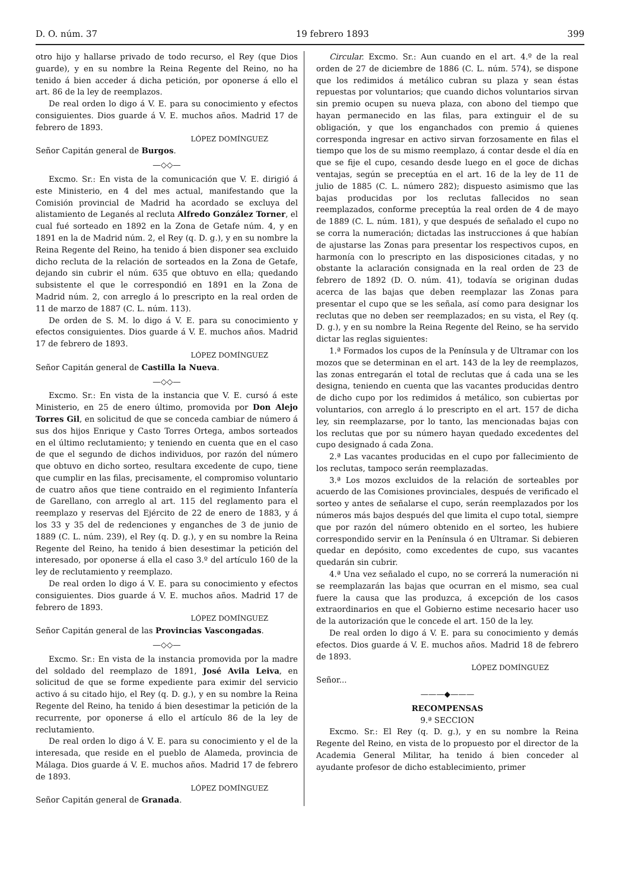D. O. núm. 37 19 febrero 1893 399
otro hijo y hallarse privado de todo recurso, el Rey (que Dios guarde), y en su nombre la Reina Regente del Reino, no ha tenido á bien acceder á dicha petición, por oponerse á ello el art. 86 de la ley de reemplazos.
De real orden lo digo á V. E. para su conocimiento y efectos consiguientes. Dios guarde á V. E. muchos años. Madrid 17 de febrero de 1893.
LÓPEZ DOMÍNGUEZ
Señor Capitán general de Burgos.
—◇◇—
Excmo. Sr.: En vista de la comunicación que V. E. dirigió á este Ministerio, en 4 del mes actual, manifestando que la Comisión provincial de Madrid ha acordado se excluya del alistamiento de Leganés al recluta Alfredo González Torner, el cual fué sorteado en 1892 en la Zona de Getafe núm. 4, y en 1891 en la de Madrid núm. 2, el Rey (q. D. g.), y en su nombre la Reina Regente del Reino, ha tenido á bien disponer sea excluido dicho recluta de la relación de sorteados en la Zona de Getafe, dejando sin cubrir el núm. 635 que obtuvo en ella; quedando subsistente el que le correspondió en 1891 en la Zona de Madrid núm. 2, con arreglo á lo prescripto en la real orden de 11 de marzo de 1887 (C. L. núm. 113).
De orden de S. M. lo digo á V. E. para su conocimiento y efectos consiguientes. Dios guarde á V. E. muchos años. Madrid 17 de febrero de 1893.
LÓPEZ DOMÍNGUEZ
Señor Capitán general de Castilla la Nueva.
—◇◇—
Excmo. Sr.: En vista de la instancia que V. E. cursó á este Ministerio, en 25 de enero último, promovida por Don Alejo Torres Gil, en solicitud de que se conceda cambiar de número á sus dos hijos Enrique y Casto Torres Ortega, ambos sorteados en el último reclutamiento; y teniendo en cuenta que en el caso de que el segundo de dichos individuos, por razón del número que obtuvo en dicho sorteo, resultara excedente de cupo, tiene que cumplir en las filas, precisamente, el compromiso voluntario de cuatro años que tiene contraido en el regimiento Infantería de Garellano, con arreglo al art. 115 del reglamento para el reemplazo y reservas del Ejército de 22 de enero de 1883, y á los 33 y 35 del de redenciones y enganches de 3 de junio de 1889 (C. L. núm. 239), el Rey (q. D. g.), y en su nombre la Reina Regente del Reino, ha tenido á bien desestimar la petición del interesado, por oponerse á ella el caso 3.º del artículo 160 de la ley de reclutamiento y reemplazo.
De real orden lo digo á V. E. para su conocimiento y efectos consiguientes. Dios guarde á V. E. muchos años. Madrid 17 de febrero de 1893.
LÓPEZ DOMÍNGUEZ
Señor Capitán general de las Provincias Vascongadas.
—◇◇—
Excmo. Sr.: En vista de la instancia promovida por la madre del soldado del reemplazo de 1891, José Avila Leiva, en solicitud de que se forme expediente para eximir del servicio activo á su citado hijo, el Rey (q. D. g.), y en su nombre la Reina Regente del Reino, ha tenido á bien desestimar la petición de la recurrente, por oponerse á ello el artículo 86 de la ley de reclutamiento.
De real orden lo digo á V. E. para su conocimiento y el de la interesada, que reside en el pueblo de Alameda, provincia de Málaga. Dios guarde á V. E. muchos años. Madrid 17 de febrero de 1893.
LÓPEZ DOMÍNGUEZ
Señor Capitán general de Granada.
Circular. Excmo. Sr.: Aun cuando en el art. 4.º de la real orden de 27 de diciembre de 1886 (C. L. núm. 574), se dispone que los redimidos á metálico cubran su plaza y sean éstas repuestas por voluntarios; que cuando dichos voluntarios sirvan sin premio ocupen su nueva plaza, con abono del tiempo que hayan permanecido en las filas, para extinguir el de su obligación, y que los enganchados con premio á quienes corresponda ingresar en activo sirvan forzosamente en filas el tiempo que los de su mismo reemplazo, á contar desde el día en que se fije el cupo, cesando desde luego en el goce de dichas ventajas, según se preceptúa en el art. 16 de la ley de 11 de julio de 1885 (C. L. número 282); dispuesto asimismo que las bajas producidas por los reclutas fallecidos no sean reemplazados, conforme preceptúa la real orden de 4 de mayo de 1889 (C. L. núm. 181), y que después de señalado el cupo no se corra la numeración; dictadas las instrucciones á que habían de ajustarse las Zonas para presentar los respectivos cupos, en harmonía con lo prescripto en las disposiciones citadas, y no obstante la aclaración consignada en la real orden de 23 de febrero de 1892 (D. O. núm. 41), todavía se originan dudas acerca de las bajas que deben reemplazar las Zonas para presentar el cupo que se les señala, así como para designar los reclutas que no deben ser reemplazados; en su vista, el Rey (q. D. g.), y en su nombre la Reina Regente del Reino, se ha servido dictar las reglas siguientes:
1.ª Formados los cupos de la Península y de Ultramar con los mozos que se determinan en el art. 143 de la ley de reemplazos, las zonas entregarán el total de reclutas que á cada una se les designa, teniendo en cuenta que las vacantes producidas dentro de dicho cupo por los redimidos á metálico, son cubiertas por voluntarios, con arreglo á lo prescripto en el art. 157 de dicha ley, sin reemplazarse, por lo tanto, las mencionadas bajas con los reclutas que por su número hayan quedado excedentes del cupo designado á cada Zona.
2.ª Las vacantes producidas en el cupo por fallecimiento de los reclutas, tampoco serán reemplazadas.
3.ª Los mozos excluidos de la relación de sorteables por acuerdo de las Comisiones provinciales, después de verificado el sorteo y antes de señalarse el cupo, serán reemplazados por los números más bajos después del que limita el cupo total, siempre que por razón del número obtenido en el sorteo, les hubiere correspondido servir en la Península ó en Ultramar. Si debieren quedar en depósito, como excedentes de cupo, sus vacantes quedarán sin cubrir.
4.ª Una vez señalado el cupo, no se correrá la numeración ni se reemplazarán las bajas que ocurran en el mismo, sea cual fuere la causa que las produzca, á excepción de los casos extraordinarios en que el Gobierno estime necesario hacer uso de la autorización que le concede el art. 150 de la ley.
De real orden lo digo á V. E. para su conocimiento y demás efectos. Dios guarde á V. E. muchos años. Madrid 18 de febrero de 1893.
LÓPEZ DOMÍNGUEZ
Señor...
———◆———
RECOMPENSAS
9.ª SECCION
Excmo. Sr.: El Rey (q. D. g.), y en su nombre la Reina Regente del Reino, en vista de lo propuesto por el director de la Academia General Militar, ha tenido á bien conceder al ayudante profesor de dicho establecimiento, primer